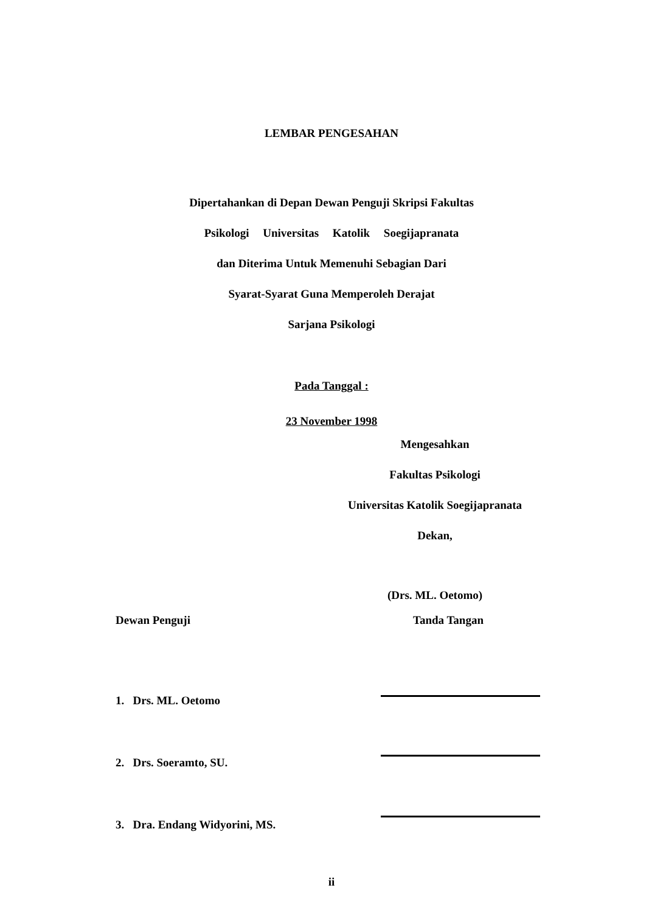LEMBAR PENGESAHAN
Dipertahankan di Depan Dewan Penguji Skripsi Fakultas
Psikologi Universitas Katolik Soegijapranata
dan Diterima Untuk Memenuhi Sebagian Dari
Syarat-Syarat Guna Memperoleh Derajat
Sarjana Psikologi
Pada Tanggal :
23 November 1998
Mengesahkan
Fakultas Psikologi
Universitas Katolik Soegijapranata
Dekan,
(Drs. ML. Oetomo)
Dewan Penguji Tanda Tangan
1. Drs. ML. Oetomo
2. Drs. Soeramto, SU.
3. Dra. Endang Widyorini, MS.
ii